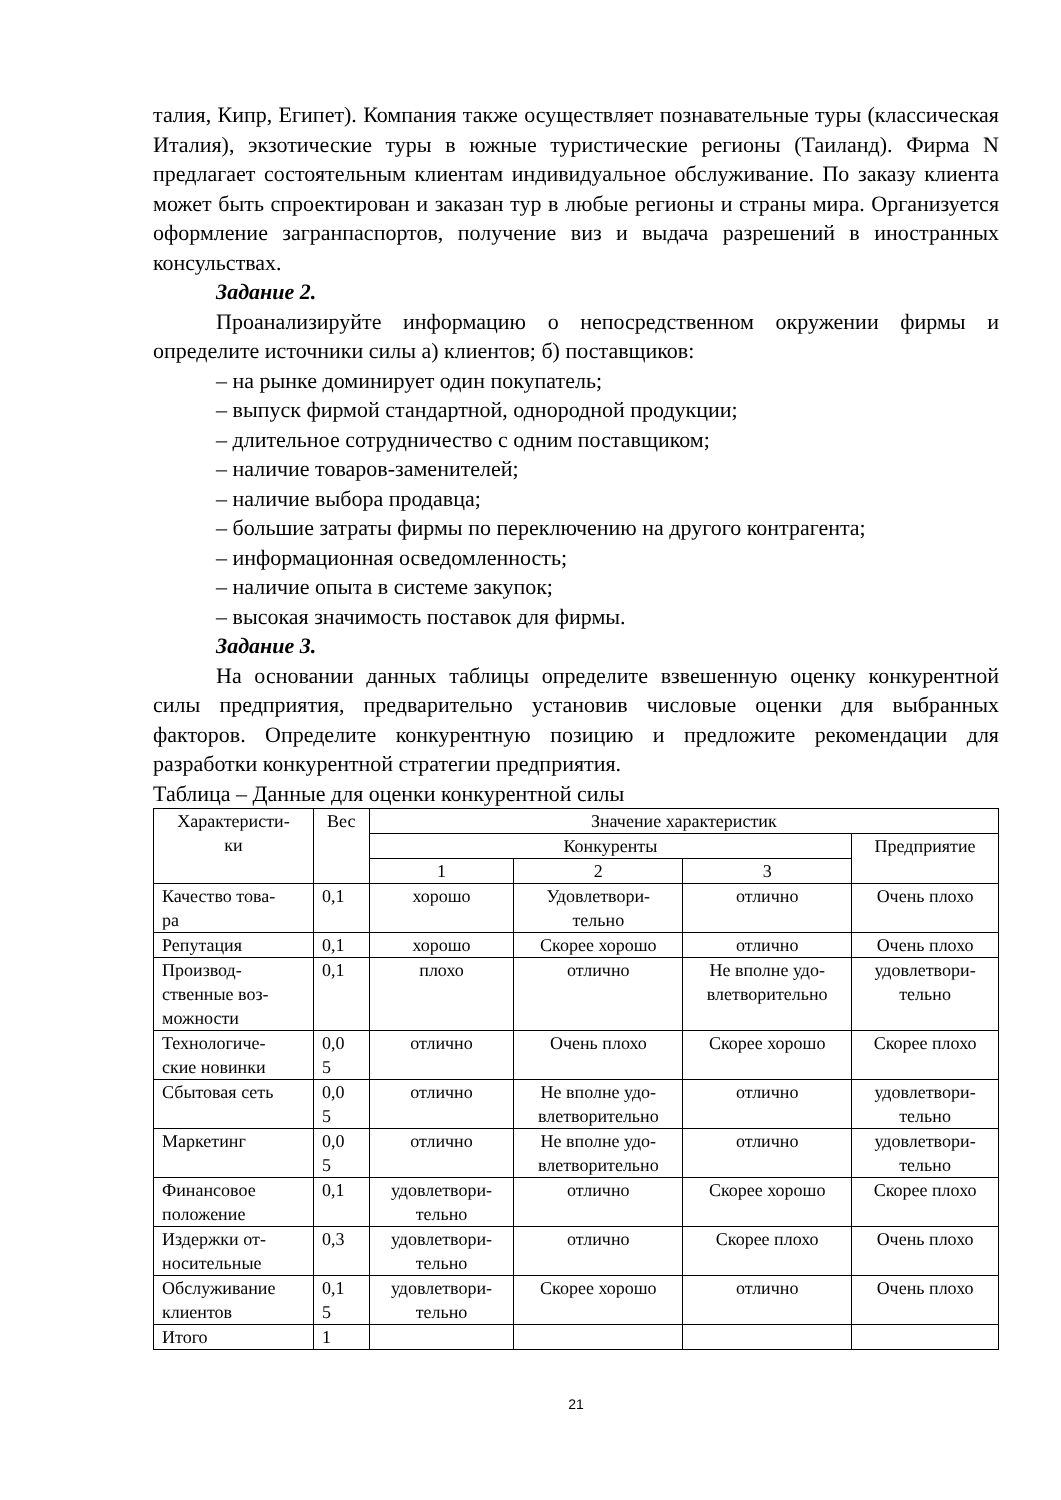талия, Кипр, Египет). Компания также осуществляет познавательные туры (классическая Италия), экзотические туры в южные туристические регионы (Таиланд). Фирма N предлагает состоятельным клиентам индивидуальное обслуживание. По заказу клиента может быть спроектирован и заказан тур в любые регионы и страны мира. Организуется оформление загранпаспортов, получение виз и выдача разрешений в иностранных консульствах.
Задание 2.
Проанализируйте информацию о непосредственном окружении фирмы и определите источники силы а) клиентов; б) поставщиков:
– на рынке доминирует один покупатель;
– выпуск фирмой стандартной, однородной продукции;
– длительное сотрудничество с одним поставщиком;
– наличие товаров-заменителей;
– наличие выбора продавца;
– большие затраты фирмы по переключению на другого контрагента;
– информационная осведомленность;
– наличие опыта в системе закупок;
– высокая значимость поставок для фирмы.
Задание 3.
На основании данных таблицы определите взвешенную оценку конкурентной силы предприятия, предварительно установив числовые оценки для выбранных факторов. Определите конкурентную позицию и предложите рекомендации для разработки конкурентной стратегии предприятия.
Таблица – Данные для оценки конкурентной силы
| Характеристи- ки | Вес | Значение характеристик | | | |
| --- | --- | --- | --- | --- | --- |
| | | Конкуренты | | | Предприятие |
| | | 1 | 2 | 3 | |
| Качество това- ра | 0,1 | хорошо | Удовлетвори- тельно | отлично | Очень плохо |
| Репутация | 0,1 | хорошо | Скорее хорошо | отлично | Очень плохо |
| Производ- ственные воз- можности | 0,1 | плохо | отлично | Не вполне удо- влетворительно | удовлетвори- тельно |
| Технологиче- ские новинки | 0,0 5 | отлично | Очень плохо | Скорее хорошо | Скорее плохо |
| Сбытовая сеть | 0,0 5 | отлично | Не вполне удо- влетворительно | отлично | удовлетвори- тельно |
| Маркетинг | 0,0 5 | отлично | Не вполне удо- влетворительно | отлично | удовлетвори- тельно |
| Финансовое положение | 0,1 | удовлетвори- тельно | отлично | Скорее хорошо | Скорее плохо |
| Издержки от- носительные | 0,3 | удовлетвори- тельно | отлично | Скорее плохо | Очень плохо |
| Обслуживание клиентов | 0,1 5 | удовлетвори- тельно | Скорее хорошо | отлично | Очень плохо |
| Итого | 1 | | | | |
21